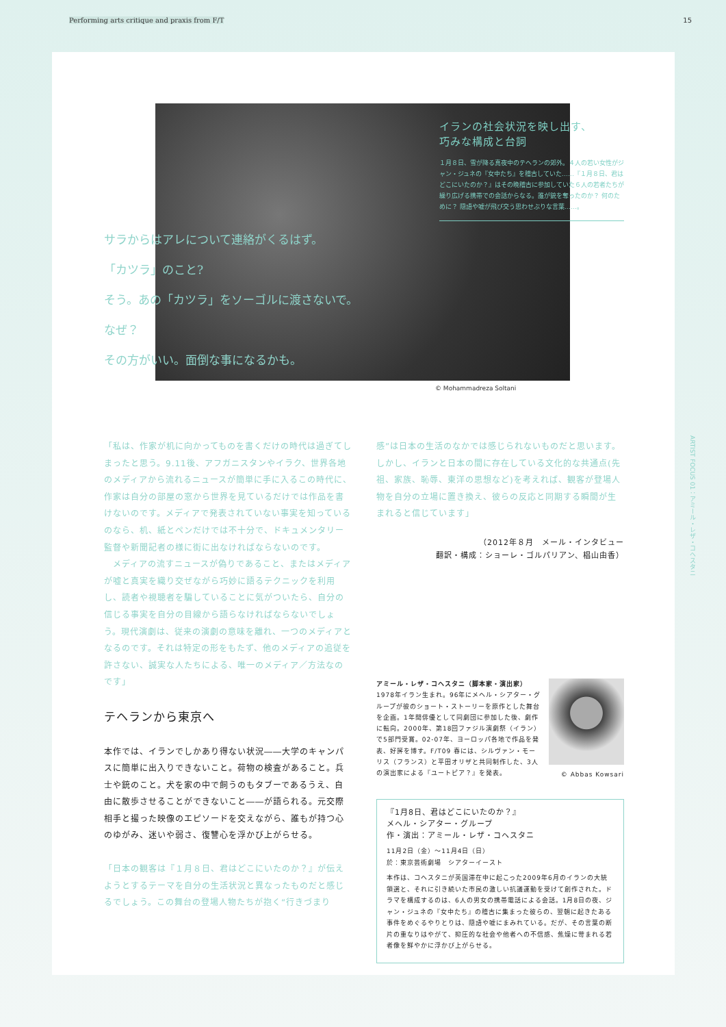Performing arts critique and praxis from F/T 15
イランの社会状況を映し出す、
巧みな構成と台詞
１月８日、雪が降る真夜中のテヘランの郊外。４人の若い女性がジャン・ジュネの『女中たち』を稽古していた……『１月８日、君はどこにいたのか？』はその晩稽古に参加していた６人の若者たちが繰り広げる携帯での会話からなる。誰が銃を奪ったのか？ 何のために？ 隠語や嘘が飛び交う思わせぶりな言葉……。
サラからはアレについて連絡がくるはず。
「カツラ」のこと?
そう。あの「カツラ」をソーゴルに渡さないで。
なぜ？
その方がいい。面倒な事になるかも。
© Mohammadreza Soltani
「私は、作家が机に向かってものを書くだけの時代は過ぎてしまったと思う。9.11後、アフガニスタンやイラク、世界各地のメディアから流れるニュースが簡単に手に入るこの時代に、作家は自分の部屋の窓から世界を見ているだけでは作品を書けないのです。メディアで発表されていない事実を知っているのなら、机、紙とペンだけでは不十分で、ドキュメンタリー監督や新聞記者の様に街に出なければならないのです。
　メディアの流すニュースが偽りであること、またはメディアが嘘と真実を織り交ぜながら巧妙に語るテクニックを利用し、読者や視聴者を騙していることに気がついたら、自分の信じる事実を自分の目線から語らなければならないでしょう。現代演劇は、従来の演劇の意味を離れ、一つのメディアとなるのです。それは特定の形をもたず、他のメディアの追従を許さない、誠実な人たちによる、唯一のメディア／方法なのです」
テヘランから東京へ
本作では、イランでしかあり得ない状況――大学のキャンパスに簡単に出入りできないこと。荷物の検査があること。兵士や銃のこと。犬を家の中で飼うのもタブーであるうえ、自由に散歩させることができないこと――が語られる。元交際相手と撮った映像のエピソードを交えながら、誰もが持つ心のゆがみ、迷いや弱さ、復讐心を浮かび上がらせる。
「日本の観客は『１月８日、君はどこにいたのか？』が伝えようとするテーマを自分の生活状況と異なったものだと感じるでしょう。この舞台の登場人物たちが抱く“行きづまり
感”は日本の生活のなかでは感じられないものだと思います。しかし、イランと日本の間に存在している文化的な共通点(先祖、家族、恥辱、東洋の思想など)を考えれば、観客が登場人物を自分の立場に置き換え、彼らの反応と同期する瞬間が生まれると信じています」
（2012年８月　メール・インタビュー
翻訳・構成：ショーレ・ゴルパリアン、椙山由香）
アミール・レザ・コヘスタニ（脚本家・演出家）
1978年イラン生まれ。96年にメヘル・シアター・グループが彼のショート・ストーリーを原作とした舞台を企画。1年間俳優として同劇団に参加した後、劇作に転向。2000年、第18回ファジル演劇祭（イラン）で5部門受賞。02-07年、ヨーロッパ各地で作品を発表、好評を博す。F/T09 春には、シルヴァン・モーリス（フランス）と平田オリザと共同制作した、3人の演出家による『ユートピア？』を発表。
© Abbas Kowsari
『1月8日、君はどこにいたのか？』
メヘル・シアター・グループ
作・演出：アミール・レザ・コヘスタニ
11月2日（金）〜11月4日（日）
於：東京芸術劇場　シアターイースト
本作は、コヘスタニが英国滞在中に起こった2009年6月のイランの大統領選と、それに引き続いた市民の激しい抗議運動を受けて創作された。ドラマを構成するのは、6人の男女の携帯電話による会話。1月8日の夜、ジャン・ジュネの『女中たち』の稽古に集まった彼らの、翌朝に起きたある事件をめぐるやりとりは、隠語や嘘にまみれている。だが、その言葉の断片の重なりはやがて、抑圧的な社会や他者への不信感、焦燥に苛まれる若者像を鮮やかに浮かび上がらせる。
ARTIST FOCUS 01：アミール・レザ・コヘスタニ